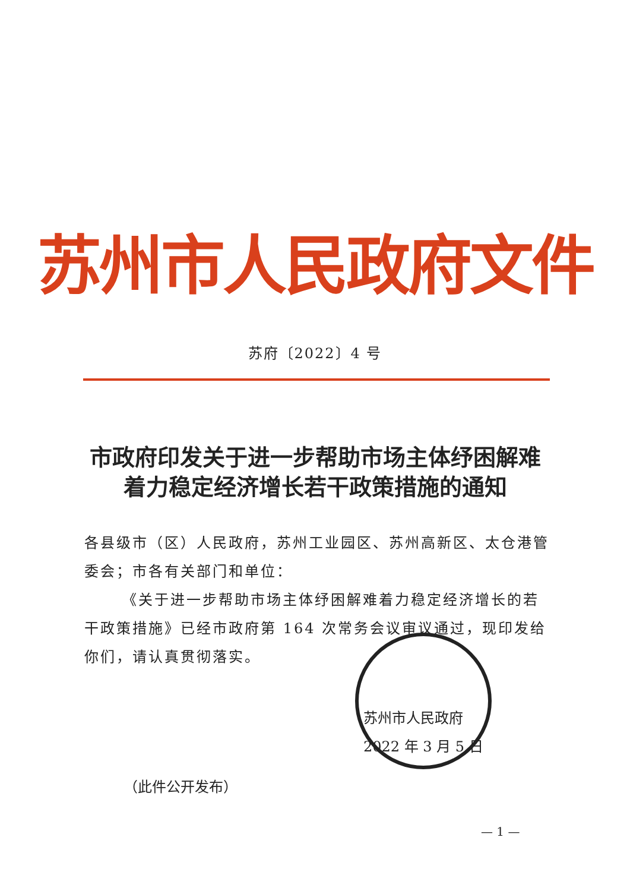苏州市人民政府文件
苏府〔2022〕4 号
市政府印发关于进一步帮助市场主体纾困解难
着力稳定经济增长若干政策措施的通知
各县级市（区）人民政府，苏州工业园区、苏州高新区、太仓港管委会；市各有关部门和单位：
《关于进一步帮助市场主体纾困解难着力稳定经济增长的若干政策措施》已经市政府第 164 次常务会议审议通过，现印发给你们，请认真贯彻落实。
苏州市人民政府
2022 年 3 月 5 日
（此件公开发布）
— 1 —